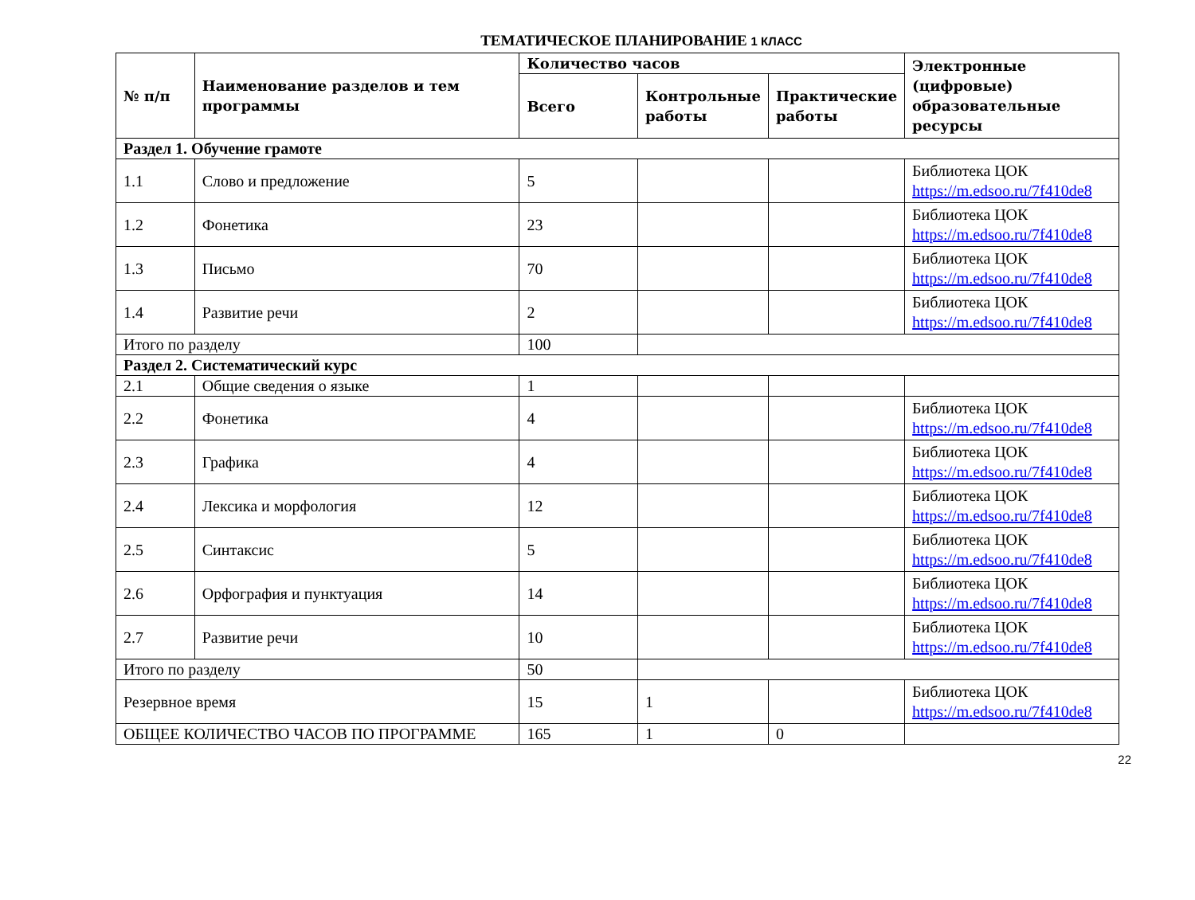ТЕМАТИЧЕСКОЕ ПЛАНИРОВАНИЕ 1 КЛАСС
| № п/п | Наименование разделов и тем программы | Количество часов | | | Электронные (цифровые) образовательные ресурсы |
| --- | --- | --- | --- | --- | --- |
| | | Всего | Контрольные работы | Практические работы | |
| Раздел 1. Обучение грамоте | | | | | |
| 1.1 | Слово и предложение | 5 | | | Библиотека ЦОК https://m.edsoo.ru/7f410de8 |
| 1.2 | Фонетика | 23 | | | Библиотека ЦОК https://m.edsoo.ru/7f410de8 |
| 1.3 | Письмо | 70 | | | Библиотека ЦОК https://m.edsoo.ru/7f410de8 |
| 1.4 | Развитие речи | 2 | | | Библиотека ЦОК https://m.edsoo.ru/7f410de8 |
| Итого по разделу | | 100 | | | |
| Раздел 2. Систематический курс | | | | | |
| 2.1 | Общие сведения о языке | 1 | | | |
| 2.2 | Фонетика | 4 | | | Библиотека ЦОК https://m.edsoo.ru/7f410de8 |
| 2.3 | Графика | 4 | | | Библиотека ЦОК https://m.edsoo.ru/7f410de8 |
| 2.4 | Лексика и морфология | 12 | | | Библиотека ЦОК https://m.edsoo.ru/7f410de8 |
| 2.5 | Синтаксис | 5 | | | Библиотека ЦОК https://m.edsoo.ru/7f410de8 |
| 2.6 | Орфография и пунктуация | 14 | | | Библиотека ЦОК https://m.edsoo.ru/7f410de8 |
| 2.7 | Развитие речи | 10 | | | Библиотека ЦОК https://m.edsoo.ru/7f410de8 |
| Итого по разделу | | 50 | | | |
| Резервное время | | 15 | 1 | | Библиотека ЦОК https://m.edsoo.ru/7f410de8 |
| ОБЩЕЕ КОЛИЧЕСТВО ЧАСОВ ПО ПРОГРАММЕ | | 165 | 1 | 0 | |
22